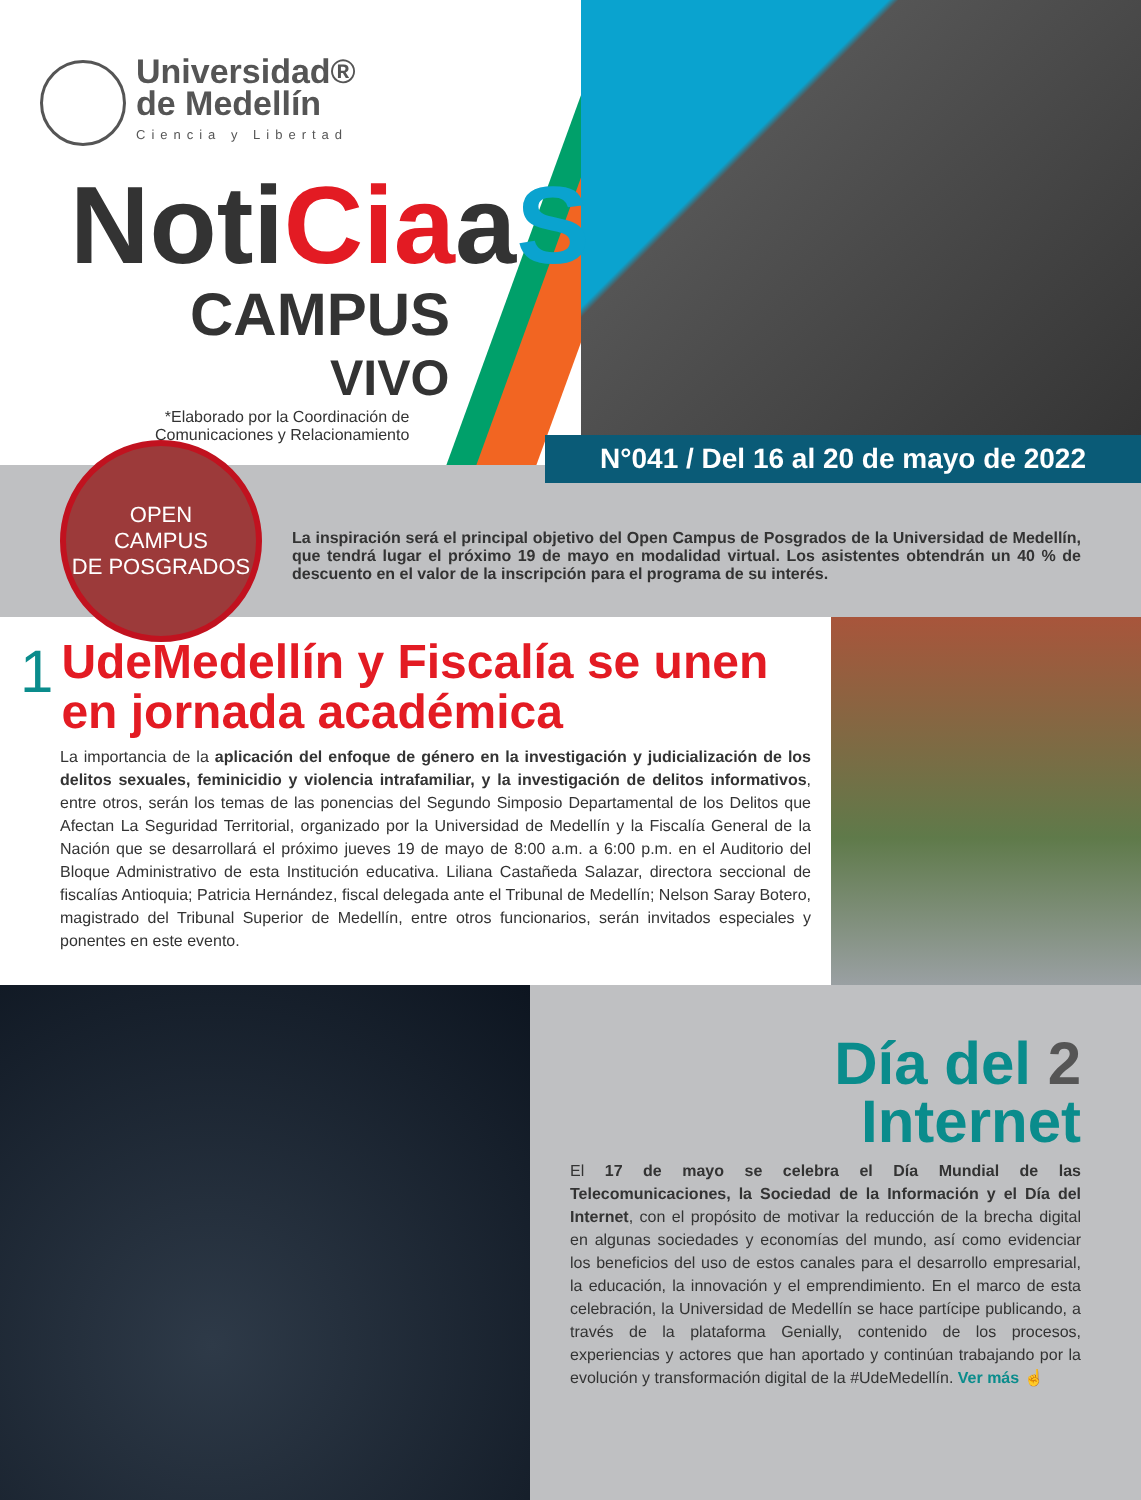Universidad®
de Medellín
Ciencia y Libertad
NotiCiaaS
CAMPUS
VIVO
*Elaborado por la Coordinación de
Comunicaciones y Relacionamiento
N°041 / Del 16 al 20 de mayo de 2022
OPEN
CAMPUS
DE POSGRADOS
La inspiración será el principal objetivo del Open Campus de Posgrados de la Universidad de Medellín, que tendrá lugar el próximo 19 de mayo en modalidad virtual. Los asistentes obtendrán un 40 % de descuento en el valor de la inscripción para el programa de su interés.
1
UdeMedellín y Fiscalía se unen en jornada académica
La importancia de la aplicación del enfoque de género en la investigación y judicialización de los delitos sexuales, feminicidio y violencia intrafamiliar, y la investigación de delitos informativos, entre otros, serán los temas de las ponencias del Segundo Simposio Departamental de los Delitos que Afectan La Seguridad Territorial, organizado por la Universidad de Medellín y la Fiscalía General de la Nación que se desarrollará el próximo jueves 19 de mayo de 8:00 a.m. a 6:00 p.m. en el Auditorio del Bloque Administrativo de esta Institución educativa. Liliana Castañeda Salazar, directora seccional de fiscalías Antioquia; Patricia Hernández, fiscal delegada ante el Tribunal de Medellín; Nelson Saray Botero, magistrado del Tribunal Superior de Medellín, entre otros funcionarios, serán invitados especiales y ponentes en este evento.
Día del 2
Internet
El 17 de mayo se celebra el Día Mundial de las Telecomunicaciones, la Sociedad de la Información y el Día del Internet, con el propósito de motivar la reducción de la brecha digital en algunas sociedades y economías del mundo, así como evidenciar los beneficios del uso de estos canales para el desarrollo empresarial, la educación, la innovación y el emprendimiento. En el marco de esta celebración, la Universidad de Medellín se hace partícipe publicando, a través de la plataforma Genially, contenido de los procesos, experiencias y actores que han aportado y continúan trabajando por la evolución y transformación digital de la #UdeMedellín. Ver más ☝